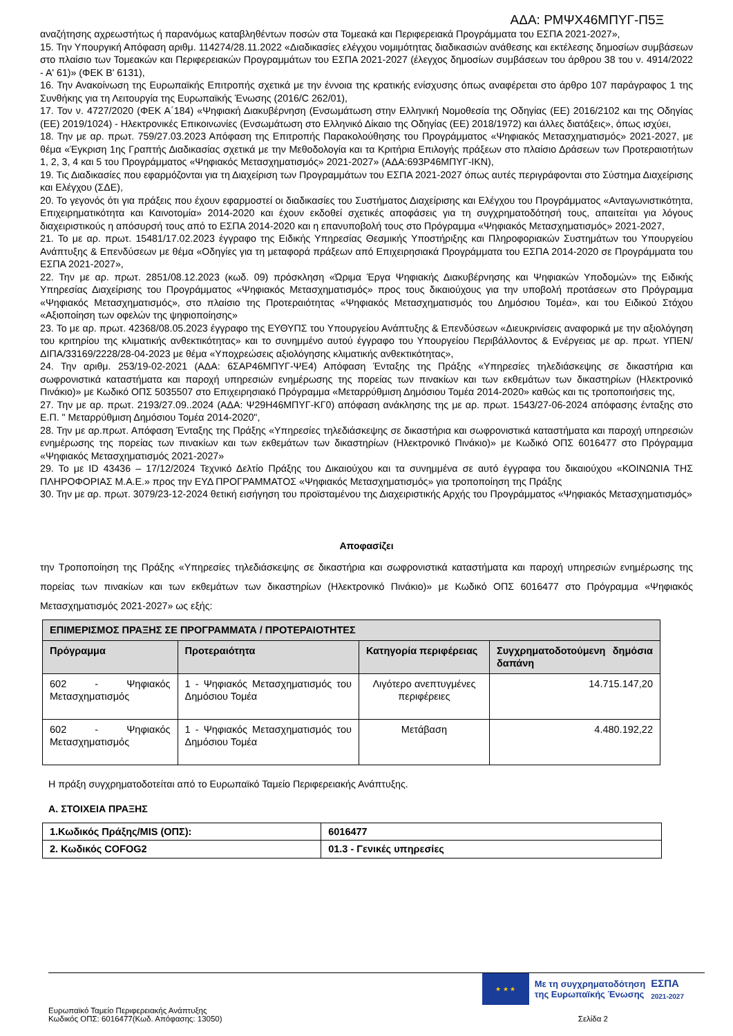ΑΔΑ: ΡΜΨΧ46ΜΠΥΓ-Π5Ξ
αναζήτησης αχρεωστήτως ή παρανόμως καταβληθέντων ποσών στα Τομεακά και Περιφερειακά Προγράμματα του ΕΣΠΑ 2021-2027»,
15. Την Υπουργική Απόφαση αριθμ. 114274/28.11.2022 «Διαδικασίες ελέγχου νομιμότητας διαδικασιών ανάθεσης και εκτέλεσης δημοσίων συμβάσεων στο πλαίσιο των Τομεακών και Περιφερειακών Προγραμμάτων του ΕΣΠΑ 2021-2027 (έλεγχος δημοσίων συμβάσεων του άρθρου 38 του ν. 4914/2022 - Α' 61)» (ΦΕΚ Β' 6131),
16. Την Ανακοίνωση της Ευρωπαϊκής Επιτροπής σχετικά με την έννοια της κρατικής ενίσχυσης όπως αναφέρεται στο άρθρο 107 παράγραφος 1 της Συνθήκης για τη Λειτουργία της Ευρωπαϊκής Ένωσης (2016/C 262/01),
17. Τον ν. 4727/2020 (ΦΕΚ Α΄184) «Ψηφιακή Διακυβέρνηση (Ενσωμάτωση στην Ελληνική Νομοθεσία της Οδηγίας (ΕΕ) 2016/2102 και της Οδηγίας (ΕΕ) 2019/1024) - Ηλεκτρονικές Επικοινωνίες (Ενσωμάτωση στο Ελληνικό Δίκαιο της Οδηγίας (ΕΕ) 2018/1972) και άλλες διατάξεις», όπως ισχύει,
18. Την με αρ. πρωτ. 759/27.03.2023 Απόφαση της Επιτροπής Παρακολούθησης του Προγράμματος «Ψηφιακός Μετασχηματισμός» 2021-2027, με θέμα «Έγκριση 1ης Γραπτής Διαδικασίας σχετικά με την Μεθοδολογία και τα Κριτήρια Επιλογής πράξεων στο πλαίσιο Δράσεων των Προτεραιοτήτων 1, 2, 3, 4 και 5 του Προγράμματος «Ψηφιακός Μετασχηματισμός» 2021-2027» (ΑΔΑ:693Ρ46ΜΠΥΓ-ΙΚΝ),
19. Τις Διαδικασίες που εφαρμόζονται για τη Διαχείριση των Προγραμμάτων του ΕΣΠΑ 2021-2027 όπως αυτές περιγράφονται στο Σύστημα Διαχείρισης και Ελέγχου (ΣΔΕ),
20. Το γεγονός ότι για πράξεις που έχουν εφαρμοστεί οι διαδικασίες του Συστήματος Διαχείρισης και Ελέγχου του Προγράμματος «Ανταγωνιστικότητα, Επιχειρηματικότητα και Καινοτομία» 2014-2020 και έχουν εκδοθεί σχετικές αποφάσεις για τη συγχρηματοδότησή τους, απαιτείται για λόγους διαχειριστικούς η απόσυρσή τους από το ΕΣΠΑ 2014-2020 και η επανυποβολή τους στο Πρόγραμμα «Ψηφιακός Μετασχηματισμός» 2021-2027,
21. Το με αρ. πρωτ. 15481/17.02.2023 έγγραφο της Ειδικής Υπηρεσίας Θεσμικής Υποστήριξης και Πληροφοριακών Συστημάτων του Υπουργείου Ανάπτυξης & Επενδύσεων με θέμα «Οδηγίες για τη μεταφορά πράξεων από Επιχειρησιακά Προγράμματα του ΕΣΠΑ 2014-2020 σε Προγράμματα του ΕΣΠΑ 2021-2027»,
22. Την με αρ. πρωτ. 2851/08.12.2023 (κωδ. 09) πρόσκληση «Ώριμα Έργα Ψηφιακής Διακυβέρνησης και Ψηφιακών Υποδομών» της Ειδικής Υπηρεσίας Διαχείρισης του Προγράμματος «Ψηφιακός Μετασχηματισμός» προς τους δικαιούχους για την υποβολή προτάσεων στο Πρόγραμμα «Ψηφιακός Μετασχηματισμός», στο πλαίσιο της Προτεραιότητας «Ψηφιακός Μετασχηματισμός του Δημόσιου Τομέα», και του Ειδικού Στόχου «Αξιοποίηση των οφελών της ψηφιοποίησης»
23. Το με αρ. πρωτ. 42368/08.05.2023 έγγραφο της ΕΥΘΥΠΣ του Υπουργείου Ανάπτυξης & Επενδύσεων «Διευκρινίσεις αναφορικά με την αξιολόγηση του κριτηρίου της κλιματικής ανθεκτικότητας» και το συνημμένο αυτού έγγραφο του Υπουργείου Περιβάλλοντος & Ενέργειας με αρ. πρωτ. ΥΠΕΝ/ΔΙΠΑ/33169/2228/28-04-2023 με θέμα «Υποχρεώσεις αξιολόγησης κλιματικής ανθεκτικότητας»,
24. Την αριθμ. 253/19-02-2021 (ΑΔΑ: 6ΣΑΡ46ΜΠΥΓ-ΨΕ4) Απόφαση Ένταξης της Πράξης «Υπηρεσίες τηλεδιάσκεψης σε δικαστήρια και σωφρονιστικά καταστήματα και παροχή υπηρεσιών ενημέρωσης της πορείας των πινακίων και των εκθεμάτων των δικαστηρίων (Ηλεκτρονικό Πινάκιο)» με Κωδικό ΟΠΣ 5035507 στο Επιχειρησιακό Πρόγραμμα «Μεταρρύθμιση Δημόσιου Τομέα 2014-2020» καθώς και τις τροποποιήσεις της,
27. Την με αρ. πρωτ. 2193/27.09..2024 (ΑΔΑ: Ψ29Η46ΜΠΥΓ-ΚΓ0) απόφαση ανάκλησης της με αρ. πρωτ. 1543/27-06-2024 απόφασης ένταξης στο Ε.Π. " Μεταρρύθμιση Δημόσιου Τομέα 2014-2020",
28. Την με αρ.πρωτ. Απόφαση Ένταξης της Πράξης «Υπηρεσίες τηλεδιάσκεψης σε δικαστήρια και σωφρονιστικά καταστήματα και παροχή υπηρεσιών ενημέρωσης της πορείας των πινακίων και των εκθεμάτων των δικαστηρίων (Ηλεκτρονικό Πινάκιο)» με Κωδικό ΟΠΣ 6016477 στο Πρόγραμμα «Ψηφιακός Μετασχηματισμός 2021-2027»
29. Το με ID 43436 – 17/12/2024 Τεχνικό Δελτίο Πράξης του Δικαιούχου και τα συνημμένα σε αυτό έγγραφα του δικαιούχου «ΚΟΙΝΩΝΙΑ ΤΗΣ ΠΛΗΡΟΦΟΡΙΑΣ Μ.Α.Ε.» προς την ΕΥΔ ΠΡΟΓΡΑΜΜΑΤΟΣ «Ψηφιακός Μετασχηματισμός» για τροποποίηση της Πράξης
30. Την με αρ. πρωτ. 3079/23-12-2024 θετική εισήγηση του προϊσταμένου της Διαχειριστικής Αρχής του Προγράμματος «Ψηφιακός Μετασχηματισμός»
Αποφασίζει
την Τροποποίηση της Πράξης «Υπηρεσίες τηλεδιάσκεψης σε δικαστήρια και σωφρονιστικά καταστήματα και παροχή υπηρεσιών ενημέρωσης της πορείας των πινακίων και των εκθεμάτων των δικαστηρίων (Ηλεκτρονικό Πινάκιο)» με Κωδικό ΟΠΣ 6016477 στο Πρόγραμμα «Ψηφιακός Μετασχηματισμός 2021-2027» ως εξής:
| ΕΠΙΜΕΡΙΣΜΟΣ ΠΡΑΞΗΣ ΣΕ ΠΡΟΓΡΑΜΜΑΤΑ / ΠΡΟΤΕΡΑΙΟΤΗΤΕΣ | | | |
| --- | --- | --- | --- |
| Πρόγραμμα | Προτεραιότητα | Κατηγορία περιφέρειας | Συγχρηματοδοτούμενη δημόσια δαπάνη |
| 602 - Ψηφιακός Μετασχηματισμός | 1 - Ψηφιακός Μετασχηματισμός του Δημόσιου Τομέα | Λιγότερο ανεπτυγμένες περιφέρειες | 14.715.147,20 |
| 602 - Ψηφιακός Μετασχηματισμός | 1 - Ψηφιακός Μετασχηματισμός του Δημόσιου Τομέα | Μετάβαση | 4.480.192,22 |
Η πράξη συγχρηματοδοτείται από το Ευρωπαϊκό Ταμείο Περιφερειακής Ανάπτυξης.
Α. ΣΤΟΙΧΕΙΑ ΠΡΑΞΗΣ
| 1.Κωδικός Πράξης/MIS (ΟΠΣ): | 6016477 |
| 2. Κωδικός COFOG2 | 01.3 - Γενικές υπηρεσίες |
★ ★ ★
Με τη συγχρηματοδότηση
της Ευρωπαϊκής Ένωσης
ΕΣΠΑ
2021-2027
Ευρωπαϊκό Ταμείο Περιφερειακής Ανάπτυξης
Κωδικός ΟΠΣ: 6016477(Κωδ. Απόφασης: 13050)
Σελίδα 2